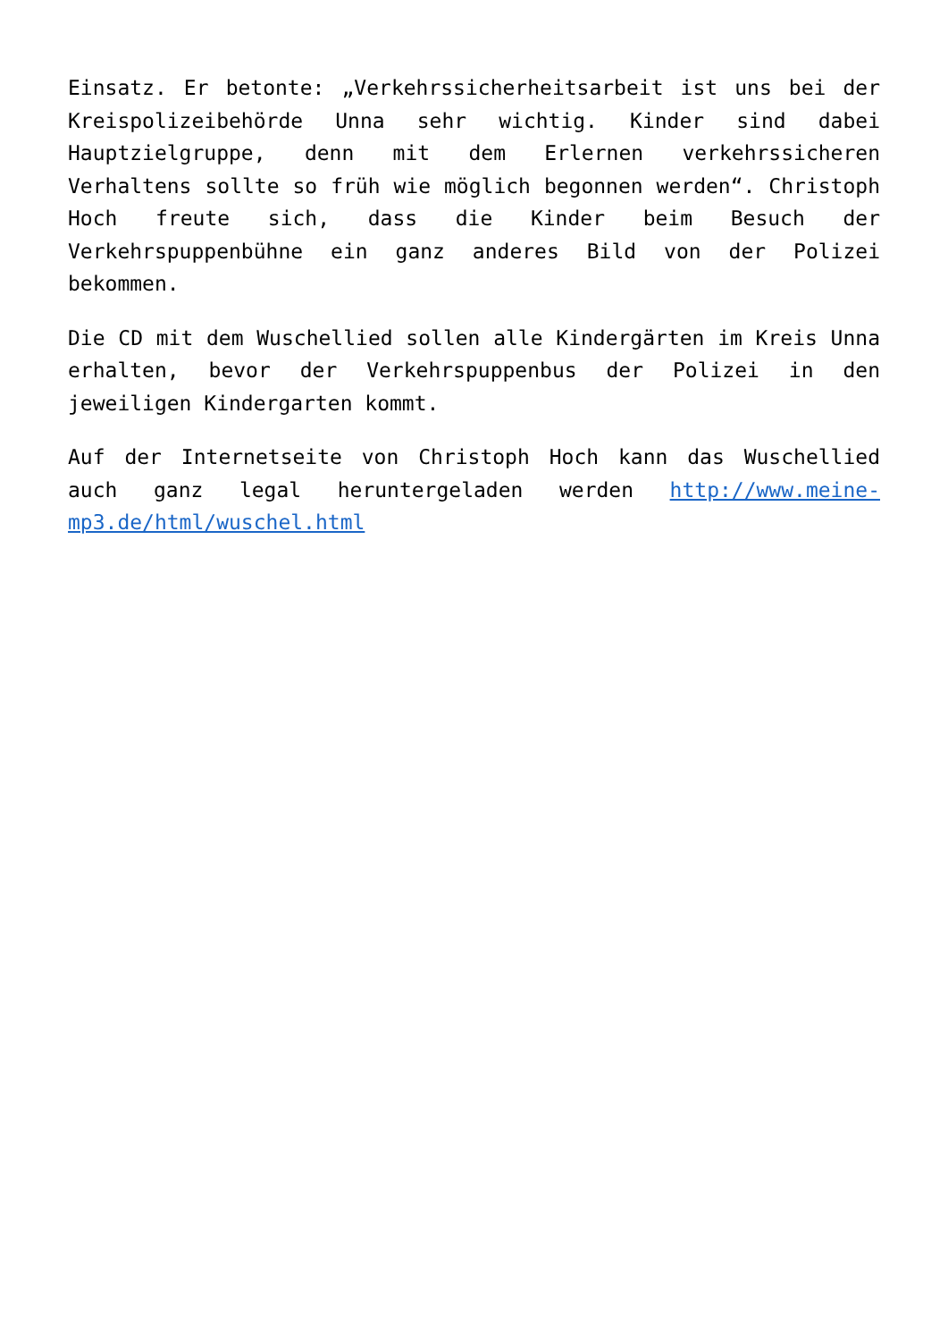Einsatz. Er betonte: „Verkehrssicherheitsarbeit ist uns bei der Kreispolizeibehörde Unna sehr wichtig. Kinder sind dabei Hauptzielgruppe, denn mit dem Erlernen verkehrssicheren Verhaltens sollte so früh wie möglich begonnen werden“. Christoph Hoch freute sich, dass die Kinder beim Besuch der Verkehrspuppenbühne ein ganz anderes Bild von der Polizei bekommen.
Die CD mit dem Wuschellied sollen alle Kindergärten im Kreis Unna erhalten, bevor der Verkehrspuppenbus der Polizei in den jeweiligen Kindergarten kommt.
Auf der Internetseite von Christoph Hoch kann das Wuschellied auch ganz legal heruntergeladen werden http://www.meine-mp3.de/html/wuschel.html